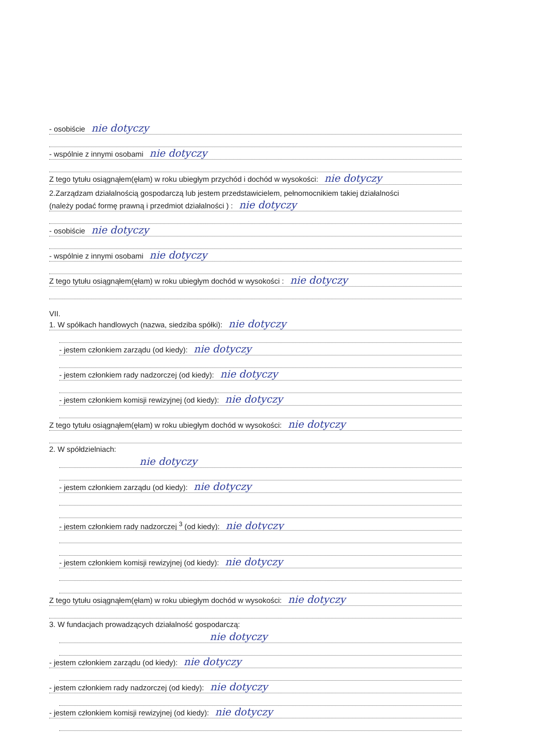- osobiście nie dotyczy
- wspólnie z innymi osobami nie dotyczy
Z tego tytułu osiągnąłem(ęłam) w roku ubiegłym przychód i dochód w wysokości: nie dotyczy
2.Zarządzam działalnością gospodarczą lub jestem przedstawicielem, pełnomocnikiem takiej działalności
(należy podać formę prawną i przedmiot działalności ) : nie dotyczy
- osobiście nie dotyczy
- wspólnie z innymi osobami nie dotyczy
Z tego tytułu osiągnąłem(ęłam) w roku ubiegłym dochód w wysokości : nie dotyczy
VII.
1. W spółkach handlowych (nazwa, siedziba spółki): nie dotyczy
- jestem członkiem zarządu (od kiedy): nie dotyczy
- jestem członkiem rady nadzorczej (od kiedy): nie dotyczy
- jestem członkiem komisji rewizyjnej (od kiedy): nie dotyczy
Z tego tytułu osiągnąłem(ęłam) w roku ubiegłym dochód w wysokości: nie dotyczy
2. W spółdzielniach:
nie dotyczy
- jestem członkiem zarządu (od kiedy): nie dotyczy
- jestem członkiem rady nadzorczej <sup>3</sup> (od kiedy): nie dotyczy
- jestem członkiem komisji rewizyjnej (od kiedy): nie dotyczy
Z tego tytułu osiągnąłem(ęłam) w roku ubiegłym dochód w wysokości: nie dotyczy
3. W fundacjach prowadzących działalność gospodarczą:
nie dotyczy
- jestem członkiem zarządu (od kiedy): nie dotyczy
- jestem członkiem rady nadzorczej (od kiedy): nie dotyczy
- jestem członkiem komisji rewizyjnej (od kiedy): nie dotyczy